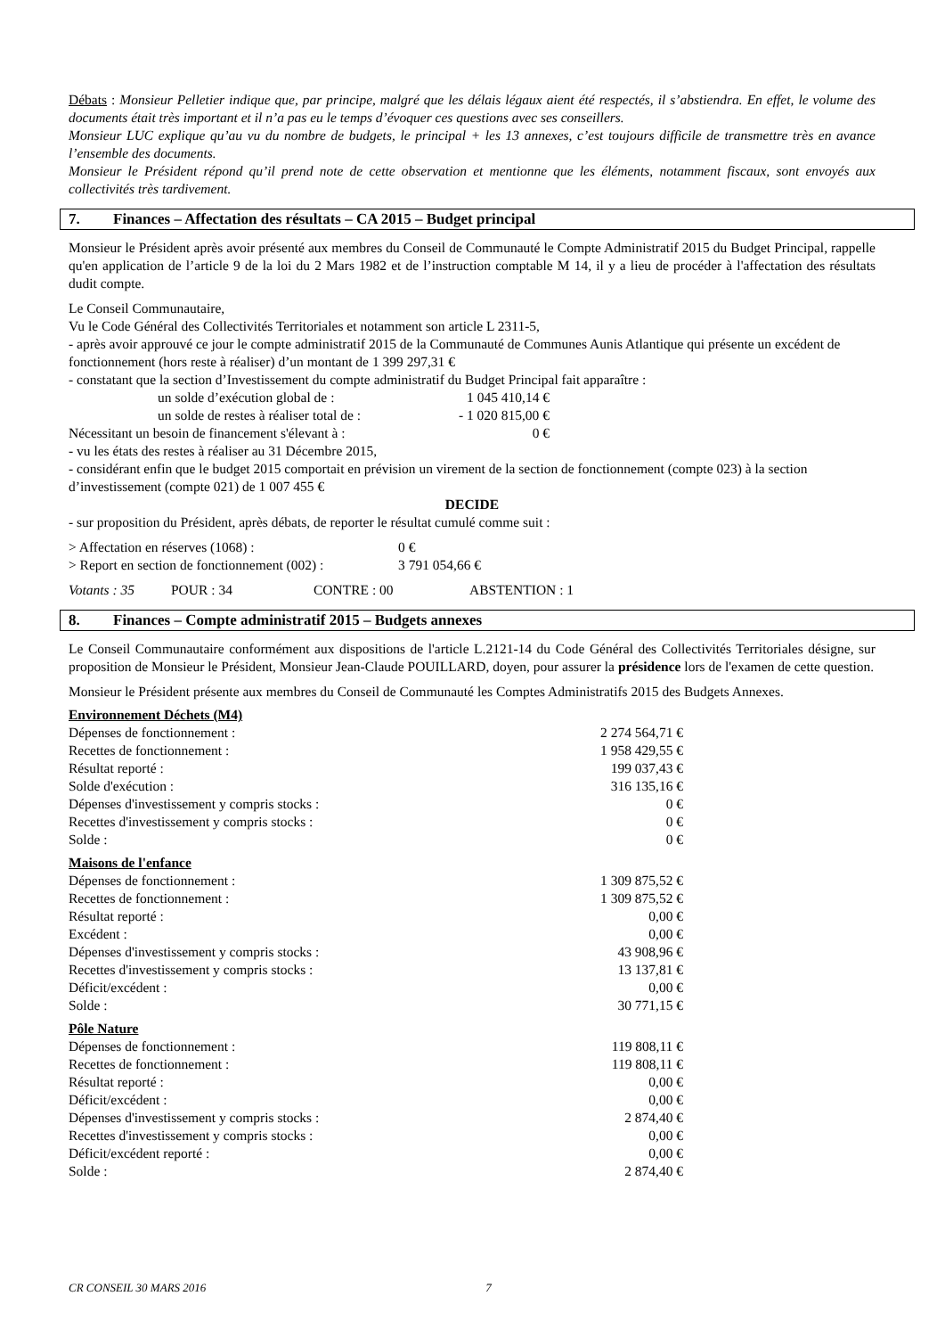Débats : Monsieur Pelletier indique que, par principe, malgré que les délais légaux aient été respectés, il s’abstiendra. En effet, le volume des documents était très important et il n’a pas eu le temps d’évoquer ces questions avec ses conseillers.
Monsieur LUC explique qu’au vu du nombre de budgets, le principal + les 13 annexes, c’est toujours difficile de transmettre très en avance l’ensemble des documents.
Monsieur le Président répond qu’il prend note de cette observation et mentionne que les éléments, notamment fiscaux, sont envoyés aux collectivités très tardivement.
7. Finances – Affectation des résultats – CA 2015 – Budget principal
Monsieur le Président après avoir présenté aux membres du Conseil de Communauté le Compte Administratif 2015 du Budget Principal, rappelle qu'en application de l’article 9 de la loi du 2 Mars 1982 et de l’instruction comptable M 14, il y a lieu de procéder à l'affectation des résultats dudit compte.
Le Conseil Communautaire,
Vu le Code Général des Collectivités Territoriales et notamment son article L 2311-5,
- après avoir approuvé ce jour le compte administratif 2015 de la Communauté de Communes Aunis Atlantique qui présente un excédent de fonctionnement (hors reste à réaliser) d’un montant de 1 399 297,31 €
- constatant que la section d’Investissement du compte administratif du Budget Principal fait apparaître :
| | un solde d’exécution global de : | 1 045 410,14 € |
| | un solde de restes à réaliser total de : | - 1 020 815,00 € |
| Nécessitant un besoin de financement s'élevant à : | | 0 € |
- vu les états des restes à réaliser au 31 Décembre 2015,
- considérant enfin que le budget 2015 comportait en prévision un virement de la section de fonctionnement (compte 023) à la section d’investissement (compte 021) de 1 007 455 €
DECIDE
- sur proposition du Président, après débats, de reporter le résultat cumulé comme suit :
| > Affectation en réserves (1068) : | 0 € |
| > Report en section de fonctionnement (002) : | 3 791 054,66 € |
| Votants : 35 | POUR : 34 | CONTRE : 00 | ABSTENTION : 1 |
8. Finances – Compte administratif 2015 – Budgets annexes
Le Conseil Communautaire conformément aux dispositions de l'article L.2121-14 du Code Général des Collectivités Territoriales désigne, sur proposition de Monsieur le Président, Monsieur Jean-Claude POUILLARD, doyen, pour assurer la présidence lors de l'examen de cette question.
Monsieur le Président présente aux membres du Conseil de Communauté les Comptes Administratifs 2015 des Budgets Annexes.
Environnement Déchets (M4)
| Dépenses de fonctionnement : | 2 274 564,71 € |
| Recettes de fonctionnement : | 1 958 429,55 € |
| Résultat reporté : | 199 037,43 € |
| Solde d'exécution : | 316 135,16 € |
| Dépenses d'investissement y compris stocks : | 0 € |
| Recettes d'investissement y compris stocks : | 0 € |
| Solde : | 0 € |
Maisons de l'enfance
| Dépenses de fonctionnement : | 1 309 875,52 € |
| Recettes de fonctionnement : | 1 309 875,52 € |
| Résultat reporté : | 0,00 € |
| Excédent : | 0,00 € |
| Dépenses d'investissement y compris stocks : | 43 908,96 € |
| Recettes d'investissement y compris stocks : | 13 137,81 € |
| Déficit/excédent : | 0,00 € |
| Solde : | 30 771,15 € |
Pôle Nature
| Dépenses de fonctionnement : | 119 808,11 € |
| Recettes de fonctionnement : | 119 808,11 € |
| Résultat reporté : | 0,00 € |
| Déficit/excédent : | 0,00 € |
| Dépenses d'investissement y compris stocks : | 2 874,40 € |
| Recettes d'investissement y compris stocks : | 0,00 € |
| Déficit/excédent reporté : | 0,00 € |
| Solde : | 2 874,40 € |
CR CONSEIL 30 MARS 2016 7